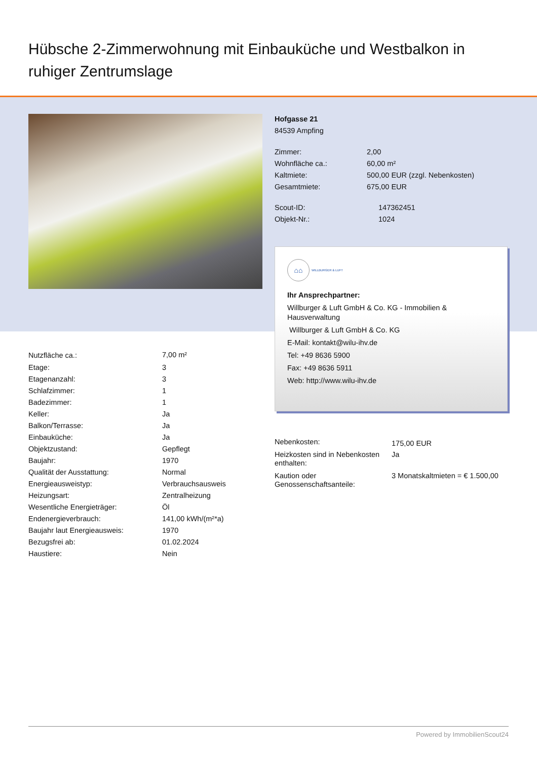Hübsche 2-Zimmerwohnung mit Einbauküche und Westbalkon in ruhiger Zentrumslage
Hofgasse 21
84539 Ampfing
| Zimmer: | 2,00 |
| Wohnfläche ca.: | 60,00 m² |
| Kaltmiete: | 500,00 EUR (zzgl. Nebenkosten) |
| Gesamtmiete: | 675,00 EUR |
| Scout-ID: | 147362451 |
| Objekt-Nr.: | 1024 |
⌂⌂
WILLBURGER & LUFT
Ihr Ansprechpartner:
Willburger & Luft GmbH & Co. KG - Immobilien & Hausverwaltung
Willburger & Luft GmbH & Co. KG
E-Mail: kontakt@wilu-ihv.de
Tel: +49 8636 5900
Fax: +49 8636 5911
Web: http://www.wilu-ihv.de
| Nutzfläche ca.: | 7,00 m² |
| Etage: | 3 |
| Etagenanzahl: | 3 |
| Schlafzimmer: | 1 |
| Badezimmer: | 1 |
| Keller: | Ja |
| Balkon/Terrasse: | Ja |
| Einbauküche: | Ja |
| Objektzustand: | Gepflegt |
| Baujahr: | 1970 |
| Qualität der Ausstattung: | Normal |
| Energieausweistyp: | Verbrauchsausweis |
| Heizungsart: | Zentralheizung |
| Wesentliche Energieträger: | Öl |
| Endenergieverbrauch: | 141,00 kWh/(m²*a) |
| Baujahr laut Energieausweis: | 1970 |
| Bezugsfrei ab: | 01.02.2024 |
| Haustiere: | Nein |
| Nebenkosten: | 175,00 EUR |
| Heizkosten sind in Nebenkosten enthalten: | Ja |
| Kaution oder Genossenschaftsanteile: | 3 Monatskaltmieten = € 1.500,00 |
Powered by ImmobilienScout24